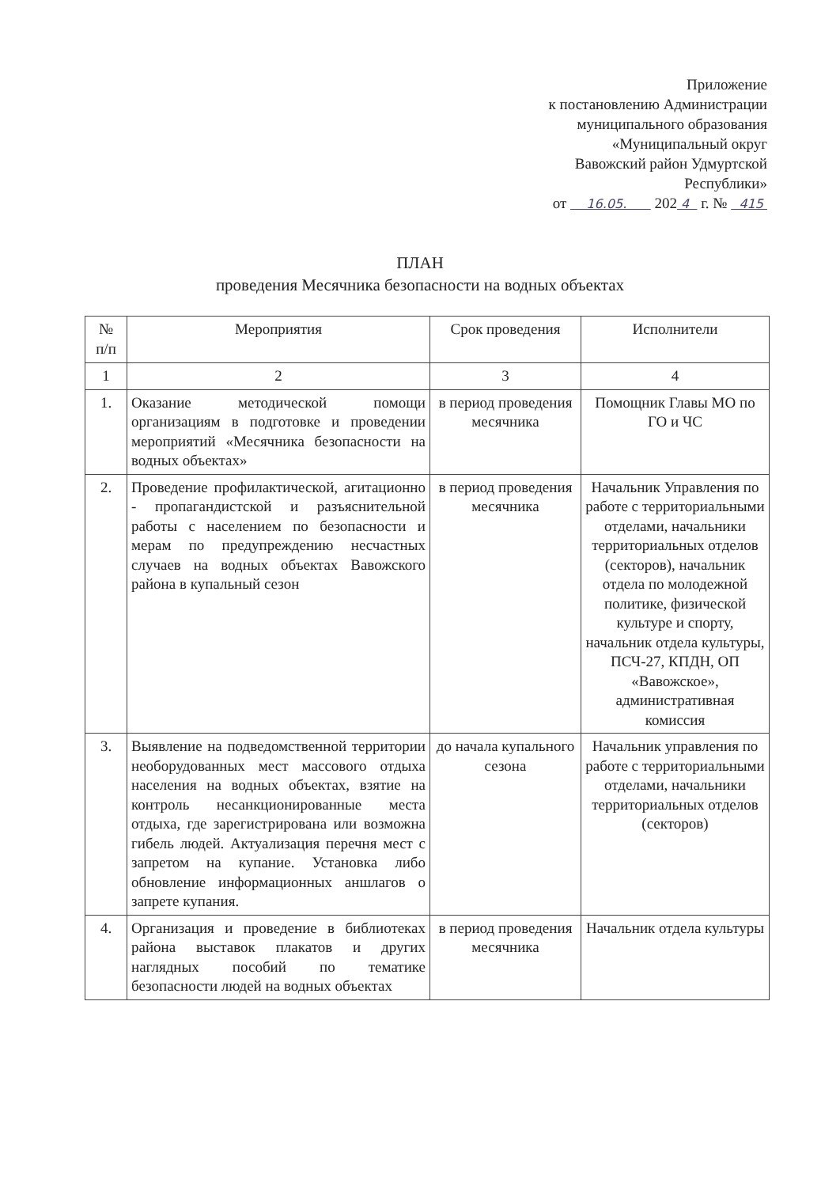Приложение
к постановлению Администрации
муниципального образования
«Муниципальный округ
Вавожский район Удмуртской
Республики»
от 16.05. 202 4 г. № 415
ПЛАН
проведения Месячника безопасности на водных объектах
| № п/п | Мероприятия | Срок проведения | Исполнители |
| --- | --- | --- | --- |
| 1 | 2 | 3 | 4 |
| 1. | Оказание методической помощи организациям в подготовке и проведении мероприятий «Месячника безопасности на водных объектах» | в период проведения месячника | Помощник Главы МО по ГО и ЧС |
| 2. | Проведение профилактической, агитационно - пропагандистской и разъяснительной работы с населением по безопасности и мерам по предупреждению несчастных случаев на водных объектах Вавожского района в купальный сезон | в период проведения месячника | Начальник Управления по работе с территориальными отделами, начальники территориальных отделов (секторов), начальник отдела по молодежной политике, физической культуре и спорту, начальник отдела культуры, ПСЧ-27, КПДН, ОП «Вавожское», административная комиссия |
| 3. | Выявление на подведомственной территории необорудованных мест массового отдыха населения на водных объектах, взятие на контроль несанкционированные места отдыха, где зарегистрирована или возможна гибель людей. Актуализация перечня мест с запретом на купание. Установка либо обновление информационных аншлагов о запрете купания. | до начала купального сезона | Начальник управления по работе с территориальными отделами, начальники территориальных отделов (секторов) |
| 4. | Организация и проведение в библиотеках района выставок плакатов и других наглядных пособий по тематике безопасности людей на водных объектах | в период проведения месячника | Начальник отдела культуры |